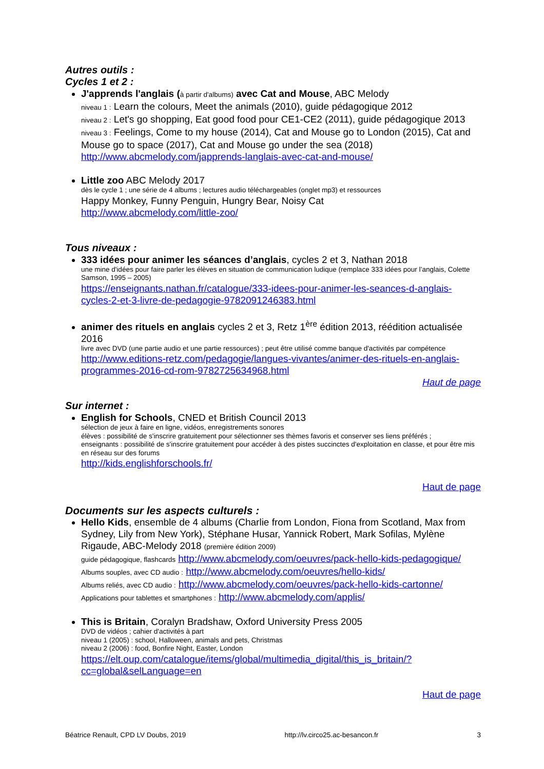Autres outils :
Cycles 1 et 2 :
J'apprends l'anglais (à partir d'albums) avec Cat and Mouse, ABC Melody
niveau 1 : Learn the colours, Meet the animals (2010), guide pédagogique 2012
niveau 2 : Let's go shopping, Eat good food pour CE1-CE2 (2011), guide pédagogique 2013
niveau 3 : Feelings, Come to my house (2014), Cat and Mouse go to London (2015), Cat and Mouse go to space (2017), Cat and Mouse go under the sea (2018)
http://www.abcmelody.com/japprends-langlais-avec-cat-and-mouse/
Little zoo ABC Melody 2017
dès le cycle 1 ; une série de 4 albums ; lectures audio téléchargeables (onglet mp3) et ressources
Happy Monkey, Funny Penguin, Hungry Bear, Noisy Cat
http://www.abcmelody.com/little-zoo/
Tous niveaux :
333 idées pour animer les séances d’anglais, cycles 2 et 3, Nathan 2018
une mine d'idées pour faire parler les élèves en situation de communication ludique (remplace 333 idées pour l’anglais, Colette Samson, 1995 – 2005)
https://enseignants.nathan.fr/catalogue/333-idees-pour-animer-les-seances-d-anglais-cycles-2-et-3-livre-de-pedagogie-9782091246383.html
animer des rituels en anglais cycles 2 et 3, Retz 1<sup>ère</sup> édition 2013, réédition actualisée 2016
livre avec DVD (une partie audio et une partie ressources) ; peut être utilisé comme banque d'activités par compétence
http://www.editions-retz.com/pedagogie/langues-vivantes/animer-des-rituels-en-anglais-programmes-2016-cd-rom-9782725634968.html
Haut de page
Sur internet :
English for Schools, CNED et British Council 2013
sélection de jeux à faire en ligne, vidéos, enregistrements sonores
élèves : possibilité de s'inscrire gratuitement pour sélectionner ses thèmes favoris et conserver ses liens préférés ;
enseignants : possibilité de s'inscrire gratuitement pour accéder à des pistes succinctes d'exploitation en classe, et pour être mis en réseau sur des forums
http://kids.englishforschools.fr/
Haut de page
Documents sur les aspects culturels :
Hello Kids, ensemble de 4 albums (Charlie from London, Fiona from Scotland, Max from Sydney, Lily from New York), Stéphane Husar, Yannick Robert, Mark Sofilas, Mylène Rigaude, ABC-Melody 2018 (première édition 2009)
guide pédagogique, flashcards http://www.abcmelody.com/oeuvres/pack-hello-kids-pedagogique/
Albums souples, avec CD audio : http://www.abcmelody.com/oeuvres/hello-kids/
Albums reliés, avec CD audio : http://www.abcmelody.com/oeuvres/pack-hello-kids-cartonne/
Applications pour tablettes et smartphones : http://www.abcmelody.com/applis/
This is Britain, Coralyn Bradshaw, Oxford University Press 2005
DVD de vidéos ; cahier d'activités à part
niveau 1 (2005) : school, Halloween, animals and pets, Christmas
niveau 2 (2006) : food, Bonfire Night, Easter, London
https://elt.oup.com/catalogue/items/global/multimedia_digital/this_is_britain/?cc=global&selLanguage=en
Haut de page
Béatrice Renault, CPD LV Doubs, 2019 http://lv.circo25.ac-besancon.fr 3